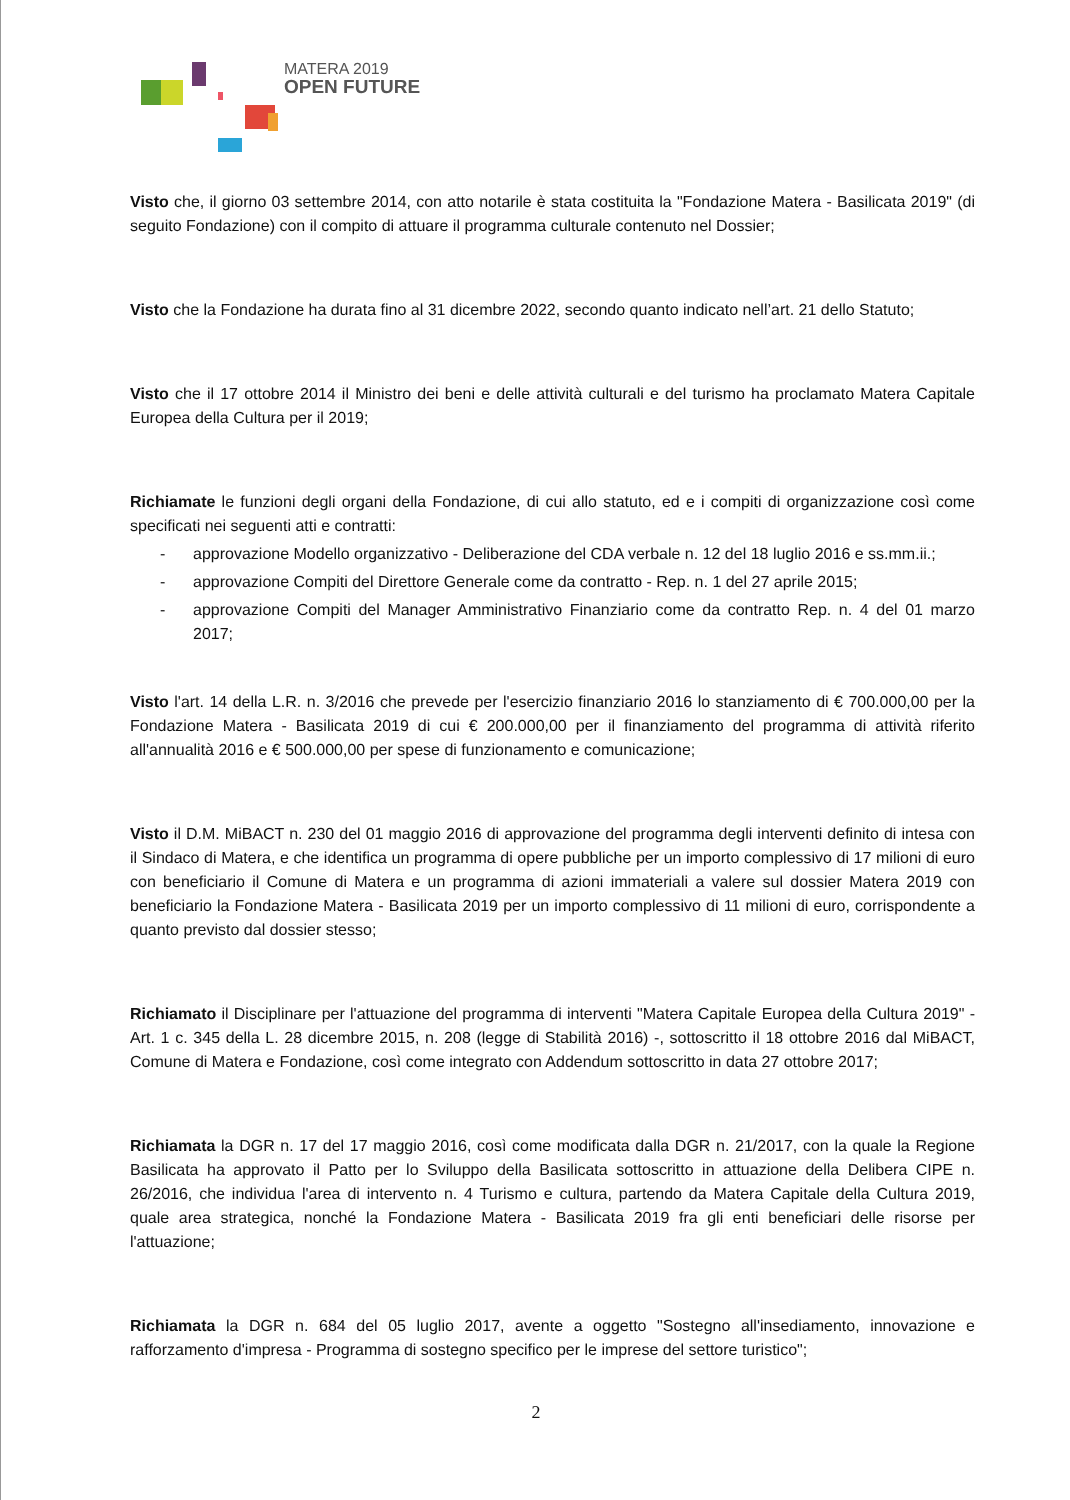MATERA 2019
OPEN FUTURE
Visto che, il giorno 03 settembre 2014, con atto notarile è stata costituita la "Fondazione Matera - Basilicata 2019" (di seguito Fondazione) con il compito di attuare il programma culturale contenuto nel Dossier;
Visto che la Fondazione ha durata fino al 31 dicembre 2022, secondo quanto indicato nell’art. 21 dello Statuto;
Visto che il 17 ottobre 2014 il Ministro dei beni e delle attività culturali e del turismo ha proclamato Matera Capitale Europea della Cultura per il 2019;
Richiamate le funzioni degli organi della Fondazione, di cui allo statuto, ed e i compiti di organizzazione così come specificati nei seguenti atti e contratti:
- approvazione Modello organizzativo - Deliberazione del CDA verbale n. 12 del 18 luglio 2016 e ss.mm.ii.;
- approvazione Compiti del Direttore Generale come da contratto - Rep. n. 1 del 27 aprile 2015;
- approvazione Compiti del Manager Amministrativo Finanziario come da contratto Rep. n. 4 del 01 marzo 2017;
Visto l'art. 14 della L.R. n. 3/2016 che prevede per l'esercizio finanziario 2016 lo stanziamento di € 700.000,00 per la Fondazione Matera - Basilicata 2019 di cui € 200.000,00 per il finanziamento del programma di attività riferito all'annualità 2016 e € 500.000,00 per spese di funzionamento e comunicazione;
Visto il D.M. MiBACT n. 230 del 01 maggio 2016 di approvazione del programma degli interventi definito di intesa con il Sindaco di Matera, e che identifica un programma di opere pubbliche per un importo complessivo di 17 milioni di euro con beneficiario il Comune di Matera e un programma di azioni immateriali a valere sul dossier Matera 2019 con beneficiario la Fondazione Matera - Basilicata 2019 per un importo complessivo di 11 milioni di euro, corrispondente a quanto previsto dal dossier stesso;
Richiamato il Disciplinare per l'attuazione del programma di interventi "Matera Capitale Europea della Cultura 2019" - Art. 1 c. 345 della L. 28 dicembre 2015, n. 208 (legge di Stabilità 2016) -, sottoscritto il 18 ottobre 2016 dal MiBACT, Comune di Matera e Fondazione, così come integrato con Addendum sottoscritto in data 27 ottobre 2017;
Richiamata la DGR n. 17 del 17 maggio 2016, così come modificata dalla DGR n. 21/2017, con la quale la Regione Basilicata ha approvato il Patto per lo Sviluppo della Basilicata sottoscritto in attuazione della Delibera CIPE n. 26/2016, che individua l'area di intervento n. 4 Turismo e cultura, partendo da Matera Capitale della Cultura 2019, quale area strategica, nonché la Fondazione Matera - Basilicata 2019 fra gli enti beneficiari delle risorse per l'attuazione;
Richiamata la DGR n. 684 del 05 luglio 2017, avente a oggetto "Sostegno all'insediamento, innovazione e rafforzamento d'impresa - Programma di sostegno specifico per le imprese del settore turistico";
2